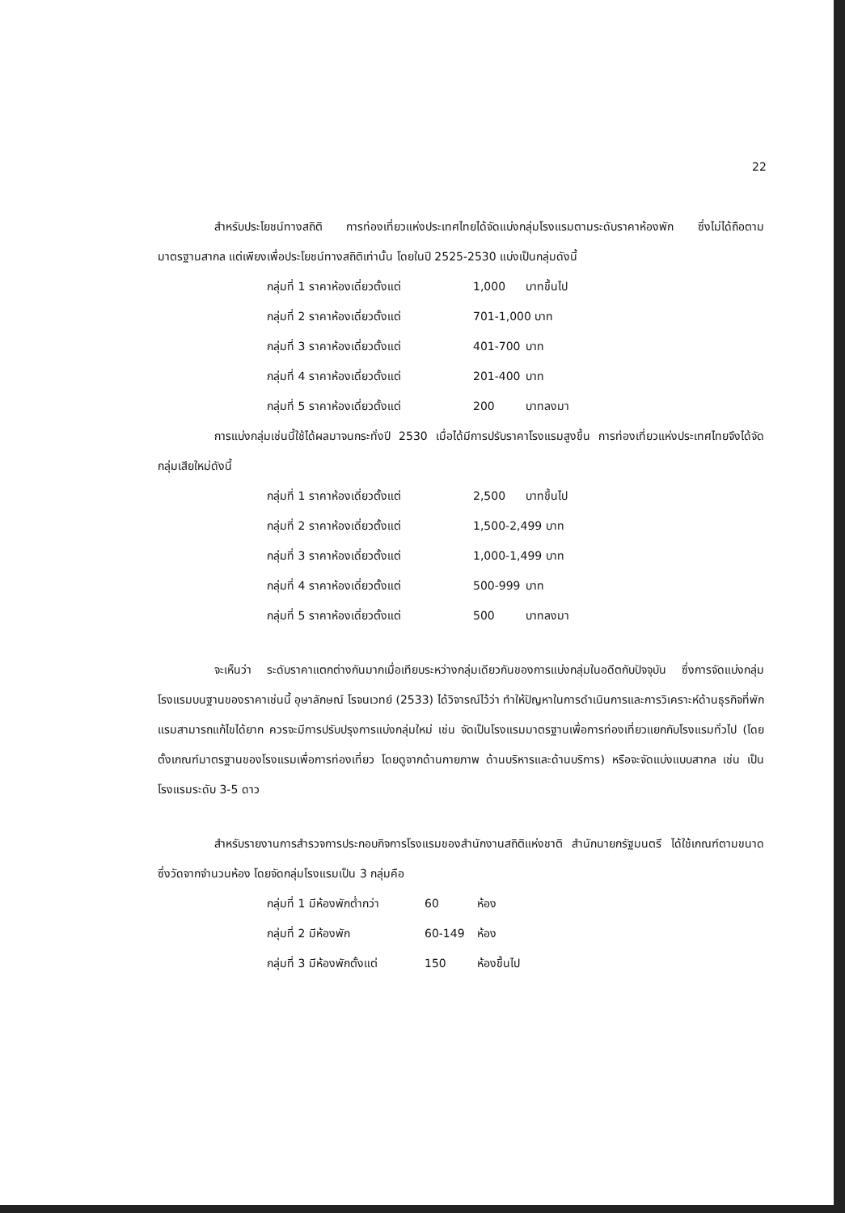22
สำหรับประโยชน์ทางสถิติ การท่องเที่ยวแห่งประเทศไทยได้จัดแบ่งกลุ่มโรงแรมตามระดับราคาห้องพัก ซึ่งไม่ได้ถือตามมาตรฐานสากล แต่เพียงเพื่อประโยชน์ทางสถิติเท่านั้น โดยในปี 2525-2530 แบ่งเป็นกลุ่มดังนี้
กลุ่มที่ 1 ราคาห้องเดี่ยวตั้งแต่ 1,000 บาทขึ้นไป
กลุ่มที่ 2 ราคาห้องเดี่ยวตั้งแต่ 701-1,000 บาท
กลุ่มที่ 3 ราคาห้องเดี่ยวตั้งแต่ 401-700 บาท
กลุ่มที่ 4 ราคาห้องเดี่ยวตั้งแต่ 201-400 บาท
กลุ่มที่ 5 ราคาห้องเดี่ยวตั้งแต่ 200 บาทลงมา
การแบ่งกลุ่มเช่นนี้ใช้ได้ผลมาจนกระทั่งปี 2530 เมื่อได้มีการปรับราคาโรงแรมสูงขึ้น การท่องเที่ยวแห่งประเทศไทยจึงได้จัดกลุ่มเสียใหม่ดังนี้
กลุ่มที่ 1 ราคาห้องเดี่ยวตั้งแต่ 2,500 บาทขึ้นไป
กลุ่มที่ 2 ราคาห้องเดี่ยวตั้งแต่ 1,500-2,499 บาท
กลุ่มที่ 3 ราคาห้องเดี่ยวตั้งแต่ 1,000-1,499 บาท
กลุ่มที่ 4 ราคาห้องเดี่ยวตั้งแต่ 500-999 บาท
กลุ่มที่ 5 ราคาห้องเดี่ยวตั้งแต่ 500 บาทลงมา
จะเห็นว่า ระดับราคาแตกต่างกันมากเมื่อเทียบระหว่างกลุ่มเดียวกันของการแบ่งกลุ่มในอดีตกับปัจจุบัน ซึ่งการจัดแบ่งกลุ่มโรงแรมบนฐานของราคาเช่นนี้ อุษาลักษณ์ โรจนเวทย์ (2533) ได้วิจารณ์ไว้ว่า ทำให้ปัญหาในการดำเนินการและการวิเคราะห์ด้านธุรกิจที่พักแรมสามารถแก้ไขได้ยาก ควรจะมีการปรับปรุงการแบ่งกลุ่มใหม่ เช่น จัดเป็นโรงแรมมาตรฐานเพื่อการท่องเที่ยวแยกกับโรงแรมทั่วไป (โดยตั้งเกณฑ์มาตรฐานของโรงแรมเพื่อการท่องเที่ยว โดยดูจากด้านกายภาพ ด้านบริหารและด้านบริการ) หรือจะจัดแบ่งแบบสากล เช่น เป็นโรงแรมระดับ 3-5 ดาว
สำหรับรายงานการสำรวจการประกอบกิจการโรงแรมของสำนักงานสถิติแห่งชาติ สำนักนายกรัฐมนตรี ได้ใช้เกณฑ์ตามขนาดซึ่งวัดจากจำนวนห้อง โดยจัดกลุ่มโรงแรมเป็น 3 กลุ่มคือ
กลุ่มที่ 1 มีห้องพักต่ำกว่า 60 ห้อง
กลุ่มที่ 2 มีห้องพัก 60-149 ห้อง
กลุ่มที่ 3 มีห้องพักตั้งแต่ 150 ห้องขึ้นไป